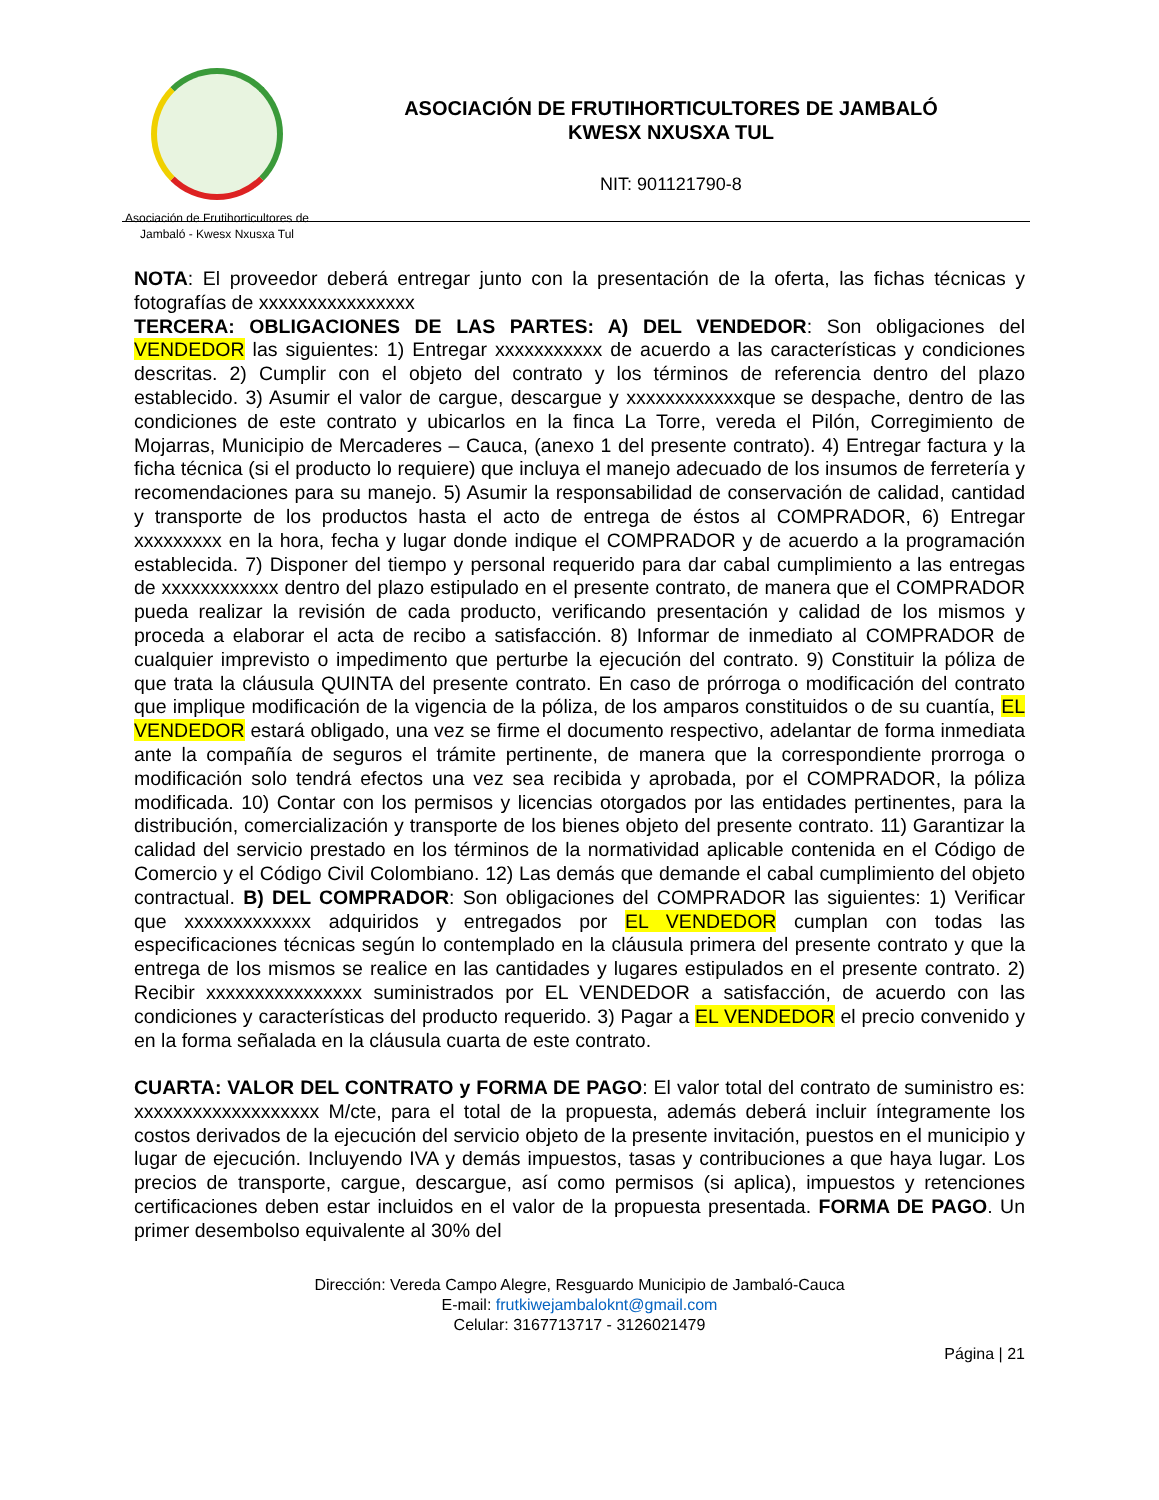Asociación de Frutihorticultores de Jambaló - Kwesx Nxusxa Tul
ASOCIACIÓN DE FRUTIHORTICULTORES DE JAMBALÓ
KWESX NXUSXA TUL
NIT: 901121790-8
NOTA: El proveedor deberá entregar junto con la presentación de la oferta, las fichas técnicas y fotografías de xxxxxxxxxxxxxxxx
TERCERA: OBLIGACIONES DE LAS PARTES: A) DEL VENDEDOR: Son obligaciones del VENDEDOR las siguientes: 1) Entregar xxxxxxxxxxx de acuerdo a las características y condiciones descritas. 2) Cumplir con el objeto del contrato y los términos de referencia dentro del plazo establecido. 3) Asumir el valor de cargue, descargue y xxxxxxxxxxxxque se despache, dentro de las condiciones de este contrato y ubicarlos en la finca La Torre, vereda el Pilón, Corregimiento de Mojarras, Municipio de Mercaderes – Cauca, (anexo 1 del presente contrato). 4) Entregar factura y la ficha técnica (si el producto lo requiere) que incluya el manejo adecuado de los insumos de ferretería y recomendaciones para su manejo. 5) Asumir la responsabilidad de conservación de calidad, cantidad y transporte de los productos hasta el acto de entrega de éstos al COMPRADOR, 6) Entregar xxxxxxxxx en la hora, fecha y lugar donde indique el COMPRADOR y de acuerdo a la programación establecida. 7) Disponer del tiempo y personal requerido para dar cabal cumplimiento a las entregas de xxxxxxxxxxxx dentro del plazo estipulado en el presente contrato, de manera que el COMPRADOR pueda realizar la revisión de cada producto, verificando presentación y calidad de los mismos y proceda a elaborar el acta de recibo a satisfacción. 8) Informar de inmediato al COMPRADOR de cualquier imprevisto o impedimento que perturbe la ejecución del contrato. 9) Constituir la póliza de que trata la cláusula QUINTA del presente contrato. En caso de prórroga o modificación del contrato que implique modificación de la vigencia de la póliza, de los amparos constituidos o de su cuantía, EL VENDEDOR estará obligado, una vez se firme el documento respectivo, adelantar de forma inmediata ante la compañía de seguros el trámite pertinente, de manera que la correspondiente prorroga o modificación solo tendrá efectos una vez sea recibida y aprobada, por el COMPRADOR, la póliza modificada. 10) Contar con los permisos y licencias otorgados por las entidades pertinentes, para la distribución, comercialización y transporte de los bienes objeto del presente contrato. 11) Garantizar la calidad del servicio prestado en los términos de la normatividad aplicable contenida en el Código de Comercio y el Código Civil Colombiano. 12) Las demás que demande el cabal cumplimiento del objeto contractual. B) DEL COMPRADOR: Son obligaciones del COMPRADOR las siguientes: 1) Verificar que xxxxxxxxxxxxx adquiridos y entregados por EL VENDEDOR cumplan con todas las especificaciones técnicas según lo contemplado en la cláusula primera del presente contrato y que la entrega de los mismos se realice en las cantidades y lugares estipulados en el presente contrato. 2) Recibir xxxxxxxxxxxxxxxx suministrados por EL VENDEDOR a satisfacción, de acuerdo con las condiciones y características del producto requerido. 3) Pagar a EL VENDEDOR el precio convenido y en la forma señalada en la cláusula cuarta de este contrato.
CUARTA: VALOR DEL CONTRATO y FORMA DE PAGO: El valor total del contrato de suministro es: xxxxxxxxxxxxxxxxxxx M/cte, para el total de la propuesta, además deberá incluir íntegramente los costos derivados de la ejecución del servicio objeto de la presente invitación, puestos en el municipio y lugar de ejecución. Incluyendo IVA y demás impuestos, tasas y contribuciones a que haya lugar. Los precios de transporte, cargue, descargue, así como permisos (si aplica), impuestos y retenciones certificaciones deben estar incluidos en el valor de la propuesta presentada. FORMA DE PAGO. Un primer desembolso equivalente al 30% del
Dirección: Vereda Campo Alegre, Resguardo Municipio de Jambaló-Cauca
E-mail: frutkiwejambaloknt@gmail.com
Celular: 3167713717 - 3126021479
Página | 21